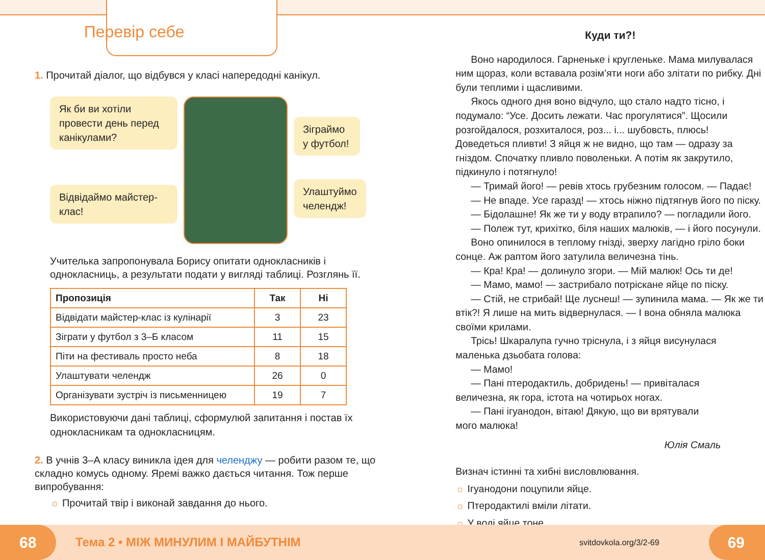Перевір себе
1. Прочитай діалог, що відбувся у класі напередодні канікул.
Як би ви хотіли провести день перед канікулами?
Відвідаймо майстер-клас!
Зіграймо у футбол!
Улаштуймо челендж!
Учителька запропонувала Борису опитати однокласників і однокласниць, а результати подати у вигляді таблиці. Розглянь її.
| Пропозиція | Так | Ні |
| --- | --- | --- |
| Відвідати майстер-клас із кулінарії | 3 | 23 |
| Зіграти у футбол з 3–Б класом | 11 | 15 |
| Піти на фестиваль просто неба | 8 | 18 |
| Улаштувати челендж | 26 | 0 |
| Організувати зустріч із письменницею | 19 | 7 |
Використовуючи дані таблиці, сформулюй запитання і постав їх однокласникам та однокласницям.
2. В учнів 3–А класу виникла ідея для челенджу — робити разом те, що складно комусь одному. Яремі важко дається читання. Тож перше випробування:
☼ Прочитай твір і виконай завдання до нього.
Куди ти?!
Воно народилося. Гарненьке і кругленьке. Мама милувалася ним щораз, коли вставала розім’яти ноги або злітати по рибку. Дні були теплими і щасливими.
Якось одного дня воно відчуло, що стало надто тісно, і подумало: “Усе. Досить лежати. Час прогулятися”. Щосили розгойдалося, розхиталося, роз... і... шубовсть, плюсь! Доведеться пливти! З яйця ж не видно, що там — одразу за гніздом. Спочатку пливло поволеньки. А потім як закрутило, підкинуло і потягнуло!
— Тримай його! — ревів хтось грубезним голосом. — Падає!
— Не впаде. Усе гаразд! — хтось ніжно підтягнув його по піску.
— Бідолашне! Як же ти у воду втрапило? — погладили його.
— Полеж тут, крихітко, біля наших малюків, — і його посунули.
Воно опинилося в теплому гнізді, зверху лагідно гріло боки сонце. Аж раптом його затулила величезна тінь.
— Кра! Кра! — долинуло згори. — Мій малюк! Ось ти де!
— Мамо, мамо! — застрибало потріскане яйце по піску.
— Стій, не стрибай! Ще луснеш! — зупинила мама. — Як же ти втік?! Я лише на мить відвернулася. — І вона обняла малюка своїми крилами.
Трісь! Шкаралупа гучно тріснула, і з яйця висунулася маленька дзьобата голова:
— Мамо!
— Пані птеродактиль, добридень! — привіталася величезна, як гора, істота на чотирьох ногах.
— Пані ігуанодон, вітаю! Дякую, що ви врятували мого малюка!
Юлія Смаль
Визнач істинні та хибні висловлювання.
☼ Ігуанодони поцупили яйце.
☼ Птеродактилі вміли літати.
☼ У воді яйце тоне.
68 Тема 2 • МІЖ МИНУЛИМ І МАЙБУТНІМ svitdovkola.org/3/2-69 69